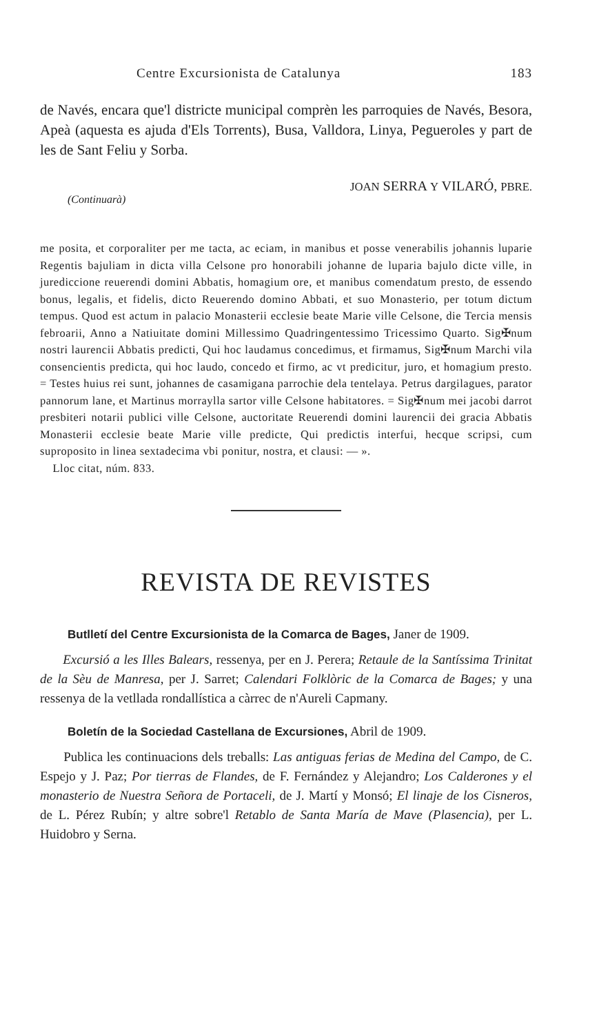Centre Excursionista de Catalunya 183
de Navés, encara que'l districte municipal comprèn les parroquies de Navés, Besora, Apeà (aquesta es ajuda d'Els Torrents), Busa, Valldora, Linya, Pegueroles y part de les de Sant Feliu y Sorba.
(Continuarà) JOAN SERRA Y VILARÓ, PBRE.
me posita, et corporaliter per me tacta, ac eciam, in manibus et posse venerabilis johannis luparie Regentis bajuliam in dicta villa Celsone pro honorabili johanne de luparia bajulo dicte ville, in jurediccione reuerendi domini Abbatis, homagium ore, et manibus comendatum presto, de essendo bonus, legalis, et fidelis, dicto Reuerendo domino Abbati, et suo Monasterio, per totum dictum tempus. Quod est actum in palacio Monasterii ecclesie beate Marie ville Celsone, die Tercia mensis febroarii, Anno a Natiuitate domini Millessimo Quadringentessimo Tricessimo Quarto. Sig✠num nostri laurencii Abbatis predicti, Qui hoc laudamus concedimus, et firmamus, Sig✠num Marchi vila consencientis predicta, qui hoc laudo, concedo et firmo, ac vt predicitur, juro, et homagium presto. = Testes huius rei sunt, johannes de casamigana parrochie dela tentelaya. Petrus dargilagues, parator pannorum lane, et Martinus morraylla sartor ville Celsone habitatores. = Sig✠num mei jacobi darrot presbiteri notarii publici ville Celsone, auctoritate Reuerendi domini laurencii dei gracia Abbatis Monasterii ecclesie beate Marie ville predicte, Qui predictis interfui, hecque scripsi, cum suproposito in linea sextadecima vbi ponitur, nostra, et clausi: — ».
Lloc citat, núm. 833.
REVISTA DE REVISTES
Butlletí del Centre Excursionista de la Comarca de Bages, Janer de 1909.
Excursió a les Illes Balears, ressenya, per en J. Perera; Retaule de la Santíssima Trinitat de la Sèu de Manresa, per J. Sarret; Calendari Folklòric de la Comarca de Bages; y una ressenya de la vetllada rondallística a càrrec de n'Aureli Capmany.
Boletín de la Sociedad Castellana de Excursiones, Abril de 1909.
Publica les continuacions dels treballs: Las antiguas ferias de Medina del Campo, de C. Espejo y J. Paz; Por tierras de Flandes, de F. Fernández y Alejandro; Los Calderones y el monasterio de Nuestra Señora de Portaceli, de J. Martí y Monsó; El linaje de los Cisneros, de L. Pérez Rubín; y altre sobre'l Retablo de Santa María de Mave (Plasencia), per L. Huidobro y Serna.